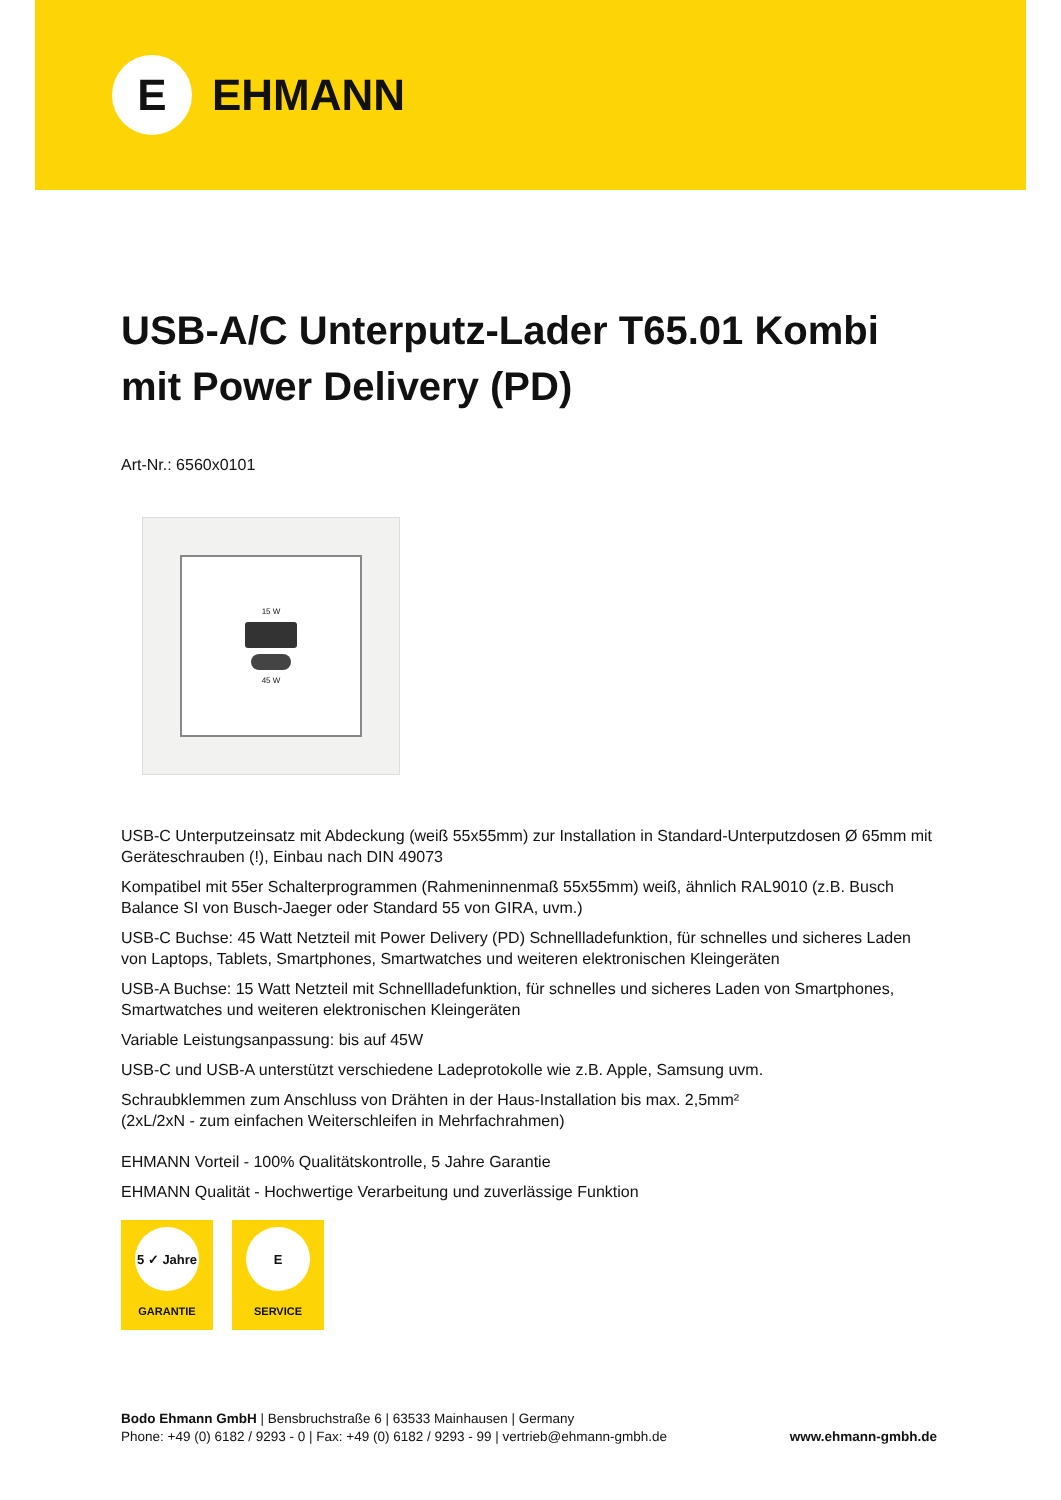E
EHMANN
USB-A/C Unterputz-Lader T65.01 Kombi mit Power Delivery (PD)
Art-Nr.: 6560x0101
15 W
45 W
USB-C Unterputzeinsatz mit Abdeckung (weiß 55x55mm) zur Installation in Standard-Unterputzdosen Ø 65mm mit Geräteschrauben (!), Einbau nach DIN 49073
Kompatibel mit 55er Schalterprogrammen (Rahmeninnenmaß 55x55mm) weiß, ähnlich RAL9010 (z.B. Busch Balance SI von Busch-Jaeger oder Standard 55 von GIRA, uvm.)
USB-C Buchse: 45 Watt Netzteil mit Power Delivery (PD) Schnellladefunktion, für schnelles und sicheres Laden von Laptops, Tablets, Smartphones, Smartwatches und weiteren elektronischen Kleingeräten
USB-A Buchse: 15 Watt Netzteil mit Schnellladefunktion, für schnelles und sicheres Laden von Smartphones, Smartwatches und weiteren elektronischen Kleingeräten
Variable Leistungsanpassung: bis auf 45W
USB-C und USB-A unterstützt verschiedene Ladeprotokolle wie z.B. Apple, Samsung uvm.
Schraubklemmen zum Anschluss von Drähten in der Haus-Installation bis max. 2,5mm²
(2xL/2xN - zum einfachen Weiterschleifen in Mehrfachrahmen)
EHMANN Vorteil - 100% Qualitätskontrolle, 5 Jahre Garantie
EHMANN Qualität - Hochwertige Verarbeitung und zuverlässige Funktion
5 ✓ Jahre
GARANTIE
E
SERVICE
Bodo Ehmann GmbH | Bensbruchstraße 6 | 63533 Mainhausen | Germany
www.ehmann-gmbh.de Phone: +49 (0) 6182 / 9293 - 0 | Fax: +49 (0) 6182 / 9293 - 99 | vertrieb@ehmann-gmbh.de